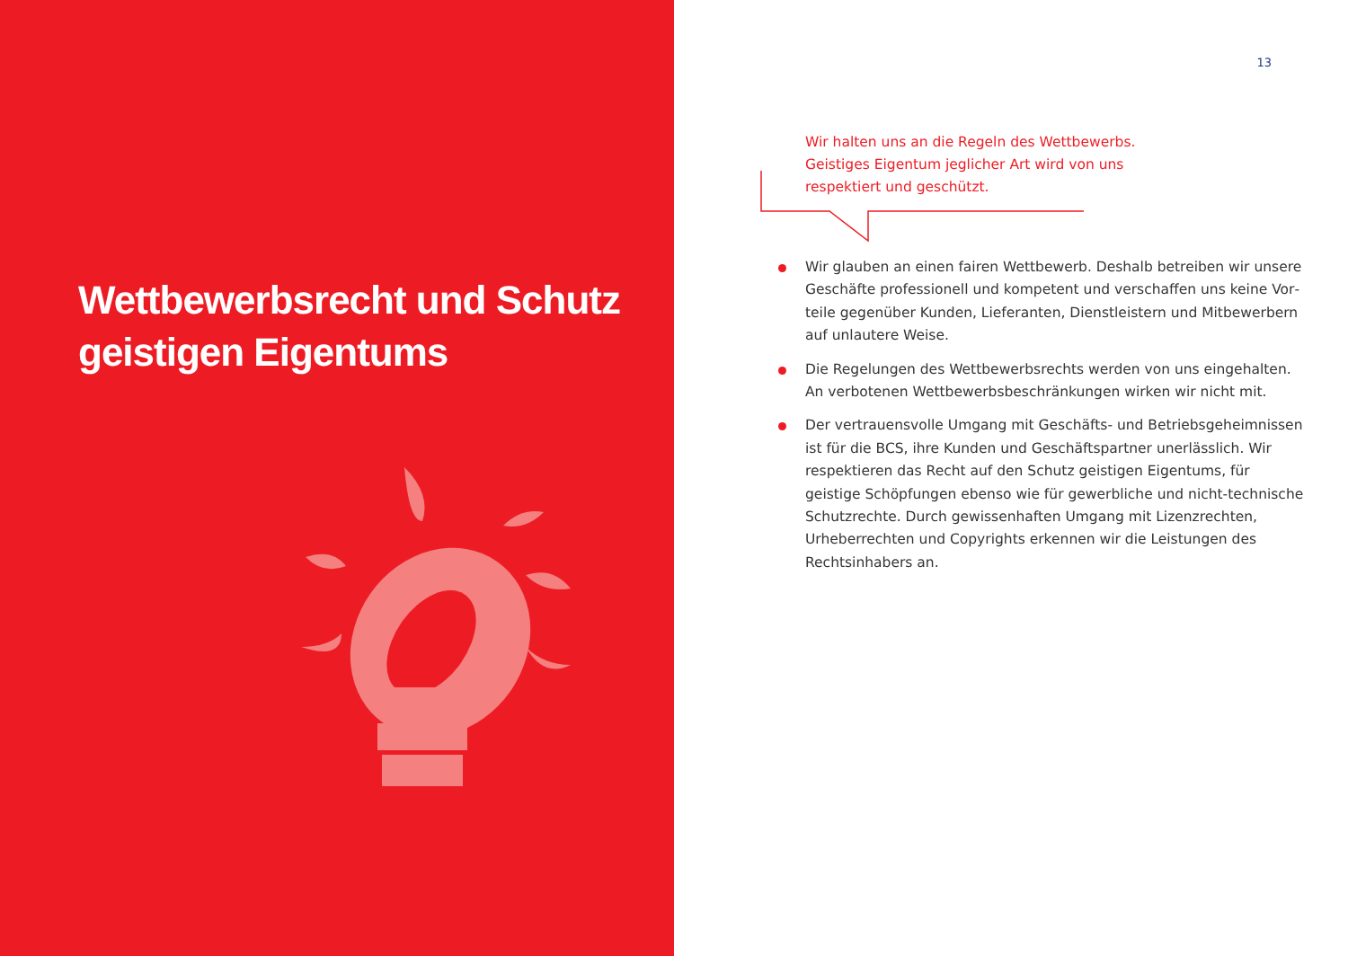Wettbewerbsrecht und Schutz
geistigen Eigentums
13
Wir halten uns an die Regeln des Wettbewerbs. Geistiges Eigentum jeglicher Art wird von uns respektiert und geschützt.
Wir glauben an einen fairen Wettbewerb. Deshalb betreiben wir unsere Geschäfte professionell und kompetent und verschaffen uns keine Vor­teile gegenüber Kunden, Lieferanten, Dienstleistern und Mitbewerbern auf unlautere Weise.
Die Regelungen des Wettbewerbsrechts werden von uns eingehalten. An verbotenen Wettbewerbsbeschränkungen wirken wir nicht mit.
Der vertrauensvolle Umgang mit Geschäfts- und Betriebsgeheimnissen ist für die BCS, ihre Kunden und Geschäftspartner unerlässlich. Wir respektieren das Recht auf den Schutz geistigen Eigentums, für geistige Schöpfungen ebenso wie für gewerbliche und nicht-technische Schutz­rechte. Durch gewissenhaften Umgang mit Lizenzrechten, Urheberrech­ten und Copyrights erkennen wir die Leistungen des Rechtsinhabers an.